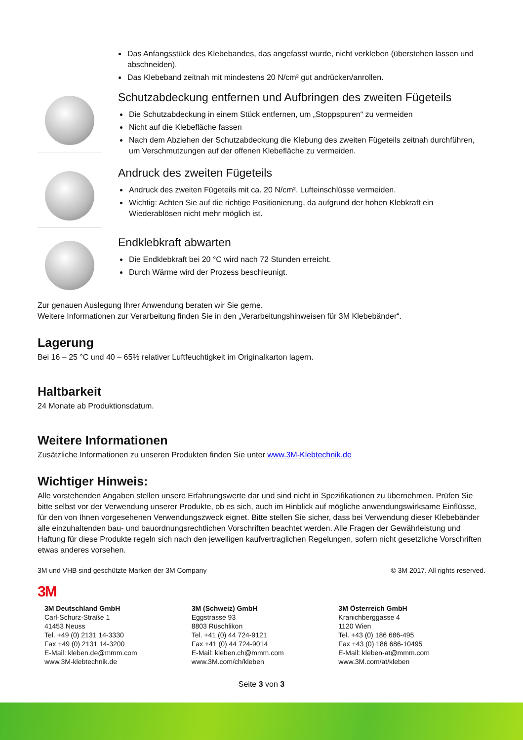Das Anfangsstück des Klebebandes, das angefasst wurde, nicht verkleben (überstehen lassen und abschneiden).
Das Klebeband zeitnah mit mindestens 20 N/cm² gut andrücken/anrollen.
Schutzabdeckung entfernen und Aufbringen des zweiten Fügeteils
Die Schutzabdeckung in einem Stück entfernen, um „Stoppspuren“ zu vermeiden
Nicht auf die Klebefläche fassen
Nach dem Abziehen der Schutzabdeckung die Klebung des zweiten Fügeteils zeitnah durchführen, um Verschmutzungen auf der offenen Klebefläche zu vermeiden.
Andruck des zweiten Fügeteils
Andruck des zweiten Fügeteils mit ca. 20 N/cm². Lufteinschlüsse vermeiden.
Wichtig: Achten Sie auf die richtige Positionierung, da aufgrund der hohen Klebkraft ein Wiederablösen nicht mehr möglich ist.
Endklebkraft abwarten
Die Endklebkraft bei 20 °C wird nach 72 Stunden erreicht.
Durch Wärme wird der Prozess beschleunigt.
Zur genauen Auslegung Ihrer Anwendung beraten wir Sie gerne.
Weitere Informationen zur Verarbeitung finden Sie in den „Verarbeitungshinweisen für 3M Klebebänder“.
Lagerung
Bei 16 – 25 °C und 40 – 65% relativer Luftfeuchtigkeit im Originalkarton lagern.
Haltbarkeit
24 Monate ab Produktionsdatum.
Weitere Informationen
Zusätzliche Informationen zu unseren Produkten finden Sie unter www.3M-Klebtechnik.de
Wichtiger Hinweis:
Alle vorstehenden Angaben stellen unsere Erfahrungswerte dar und sind nicht in Spezifikationen zu übernehmen. Prüfen Sie bitte selbst vor der Verwendung unserer Produkte, ob es sich, auch im Hinblick auf mögliche anwendungswirksame Einflüsse, für den von Ihnen vorgesehenen Verwendungszweck eignet. Bitte stellen Sie sicher, dass bei Verwendung dieser Klebebänder alle einzuhaltenden bau- und bauordnungsrechtlichen Vorschriften beachtet werden. Alle Fragen der Gewährleistung und Haftung für diese Produkte regeln sich nach den jeweiligen kaufvertraglichen Regelungen, sofern nicht gesetzliche Vorschriften etwas anderes vorsehen.
3M und VHB sind geschützte Marken der 3M Company © 3M 2017. All rights reserved.
3M
3M Deutschland GmbH
Carl-Schurz-Straße 1
41453 Neuss
Tel. +49 (0) 2131 14-3330
Fax +49 (0) 2131 14-3200
E-Mail: kleben.de@mmm.com
www.3M-klebtechnik.de
3M (Schweiz) GmbH
Eggstrasse 93
8803 Rüschlikon
Tel. +41 (0) 44 724-9121
Fax +41 (0) 44 724-9014
E-Mail: kleben.ch@mmm.com
www.3M.com/ch/kleben
3M Österreich GmbH
Kranichberggasse 4
1120 Wien
Tel. +43 (0) 186 686-495
Fax +43 (0) 186 686-10495
E-Mail: kleben-at@mmm.com
www.3M.com/at/kleben
Seite 3 von 3